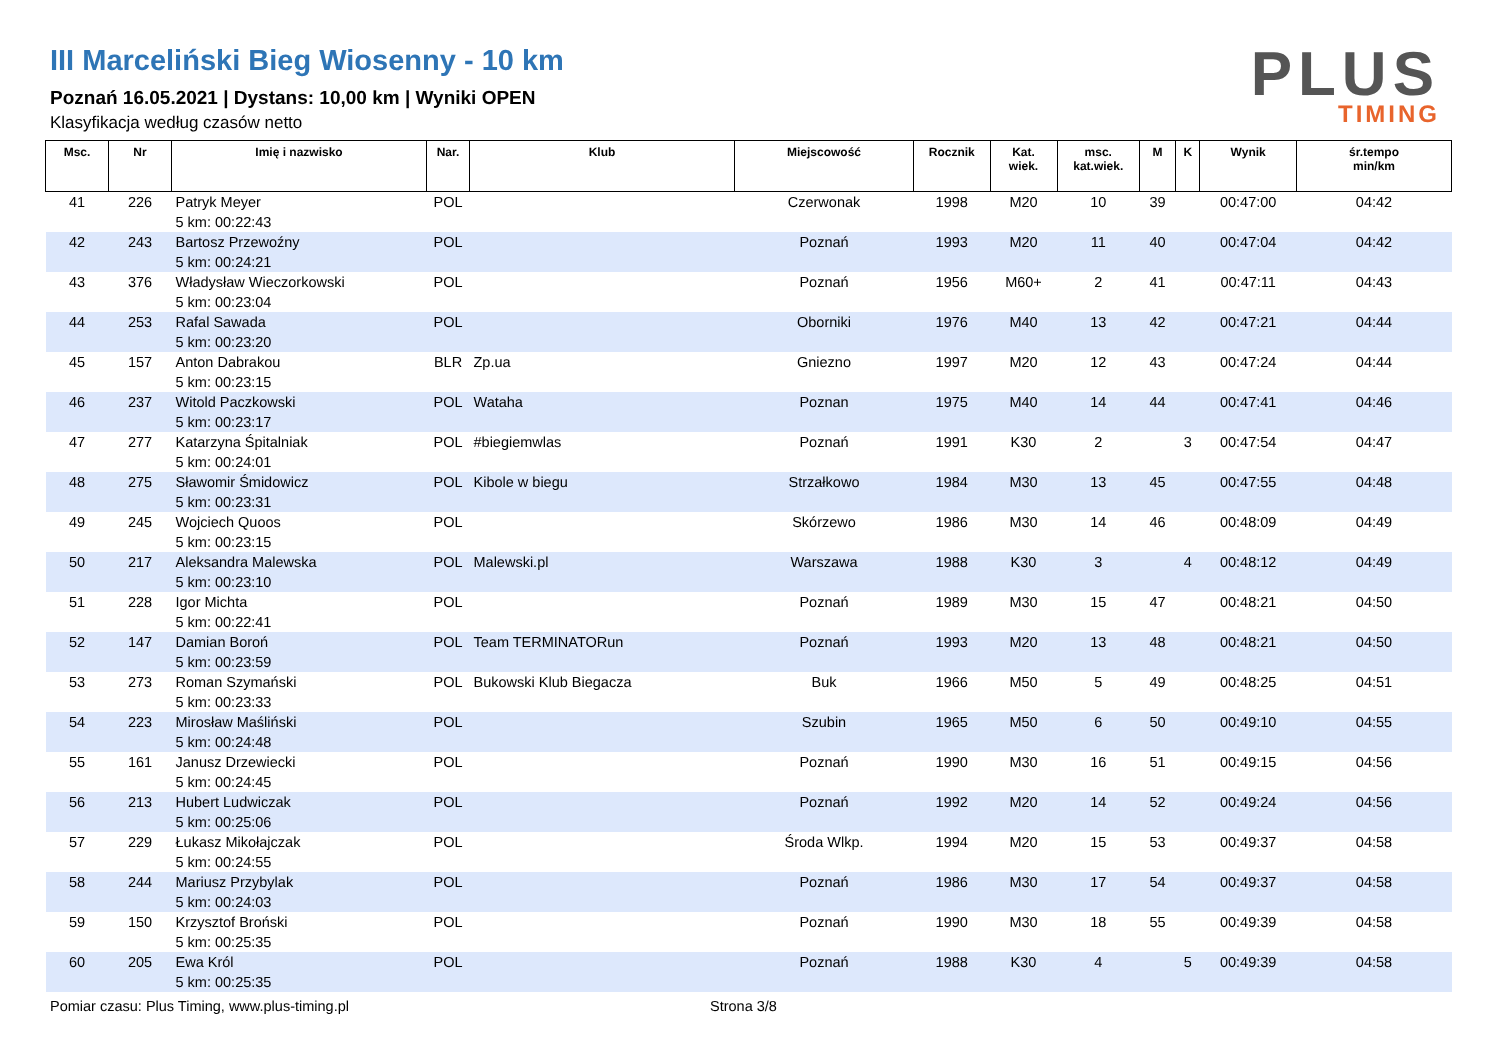III Marceliński Bieg Wiosenny - 10 km
Poznań 16.05.2021 | Dystans: 10,00 km | Wyniki OPEN
Klasyfikacja według czasów netto
PLUS
TIMING
| Msc. | Nr | Imię i nazwisko | Nar. | Klub | Miejscowość | Rocznik | Kat. wiek. | msc. kat.wiek. | M | K | Wynik | śr.tempo min/km |
| --- | --- | --- | --- | --- | --- | --- | --- | --- | --- | --- | --- | --- |
| 41 | 226 | Patryk Meyer | POL | | Czerwonak | 1998 | M20 | 10 | 39 | | 00:47:00 | 04:42 |
| | | 5 km: 00:22:43 | | | | | | | | | | |
| 42 | 243 | Bartosz Przewoźny | POL | | Poznań | 1993 | M20 | 11 | 40 | | 00:47:04 | 04:42 |
| | | 5 km: 00:24:21 | | | | | | | | | | |
| 43 | 376 | Władysław Wieczorkowski | POL | | Poznań | 1956 | M60+ | 2 | 41 | | 00:47:11 | 04:43 |
| | | 5 km: 00:23:04 | | | | | | | | | | |
| 44 | 253 | Rafal Sawada | POL | | Oborniki | 1976 | M40 | 13 | 42 | | 00:47:21 | 04:44 |
| | | 5 km: 00:23:20 | | | | | | | | | | |
| 45 | 157 | Anton Dabrakou | BLR | Zp.ua | Gniezno | 1997 | M20 | 12 | 43 | | 00:47:24 | 04:44 |
| | | 5 km: 00:23:15 | | | | | | | | | | |
| 46 | 237 | Witold Paczkowski | POL | Wataha | Poznan | 1975 | M40 | 14 | 44 | | 00:47:41 | 04:46 |
| | | 5 km: 00:23:17 | | | | | | | | | | |
| 47 | 277 | Katarzyna Śpitalniak | POL | #biegiemwlas | Poznań | 1991 | K30 | 2 | | 3 | 00:47:54 | 04:47 |
| | | 5 km: 00:24:01 | | | | | | | | | | |
| 48 | 275 | Sławomir Śmidowicz | POL | Kibole w biegu | Strzałkowo | 1984 | M30 | 13 | 45 | | 00:47:55 | 04:48 |
| | | 5 km: 00:23:31 | | | | | | | | | | |
| 49 | 245 | Wojciech Quoos | POL | | Skórzewo | 1986 | M30 | 14 | 46 | | 00:48:09 | 04:49 |
| | | 5 km: 00:23:15 | | | | | | | | | | |
| 50 | 217 | Aleksandra Malewska | POL | Malewski.pl | Warszawa | 1988 | K30 | 3 | | 4 | 00:48:12 | 04:49 |
| | | 5 km: 00:23:10 | | | | | | | | | | |
| 51 | 228 | Igor Michta | POL | | Poznań | 1989 | M30 | 15 | 47 | | 00:48:21 | 04:50 |
| | | 5 km: 00:22:41 | | | | | | | | | | |
| 52 | 147 | Damian Boroń | POL | Team TERMINATORun | Poznań | 1993 | M20 | 13 | 48 | | 00:48:21 | 04:50 |
| | | 5 km: 00:23:59 | | | | | | | | | | |
| 53 | 273 | Roman Szymański | POL | Bukowski Klub Biegacza | Buk | 1966 | M50 | 5 | 49 | | 00:48:25 | 04:51 |
| | | 5 km: 00:23:33 | | | | | | | | | | |
| 54 | 223 | Mirosław Maśliński | POL | | Szubin | 1965 | M50 | 6 | 50 | | 00:49:10 | 04:55 |
| | | 5 km: 00:24:48 | | | | | | | | | | |
| 55 | 161 | Janusz Drzewiecki | POL | | Poznań | 1990 | M30 | 16 | 51 | | 00:49:15 | 04:56 |
| | | 5 km: 00:24:45 | | | | | | | | | | |
| 56 | 213 | Hubert Ludwiczak | POL | | Poznań | 1992 | M20 | 14 | 52 | | 00:49:24 | 04:56 |
| | | 5 km: 00:25:06 | | | | | | | | | | |
| 57 | 229 | Łukasz Mikołajczak | POL | | Środa Wlkp. | 1994 | M20 | 15 | 53 | | 00:49:37 | 04:58 |
| | | 5 km: 00:24:55 | | | | | | | | | | |
| 58 | 244 | Mariusz Przybylak | POL | | Poznań | 1986 | M30 | 17 | 54 | | 00:49:37 | 04:58 |
| | | 5 km: 00:24:03 | | | | | | | | | | |
| 59 | 150 | Krzysztof Broński | POL | | Poznań | 1990 | M30 | 18 | 55 | | 00:49:39 | 04:58 |
| | | 5 km: 00:25:35 | | | | | | | | | | |
| 60 | 205 | Ewa Król | POL | | Poznań | 1988 | K30 | 4 | | 5 | 00:49:39 | 04:58 |
| | | 5 km: 00:25:35 | | | | | | | | | | |
Pomiar czasu: Plus Timing, www.plus-timing.pl Strona 3/8